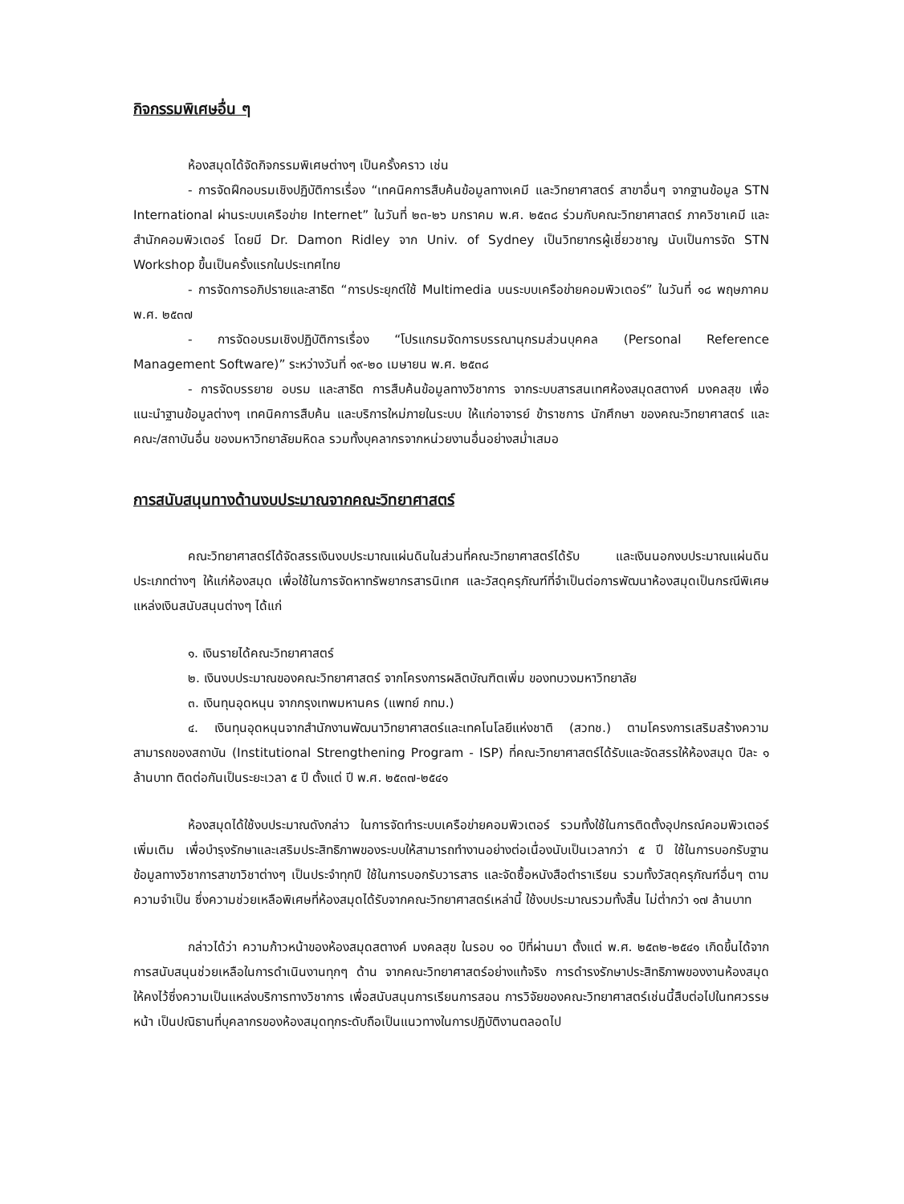กิจกรรมพิเศษอื่น ๆ
ห้องสมุดได้จัดกิจกรรมพิเศษต่างๆ เป็นครั้งคราว เช่น
- การจัดฝึกอบรมเชิงปฏิบัติการเรื่อง “เทคนิคการสืบค้นข้อมูลทางเคมี และวิทยาศาสตร์ สาขาอื่นๆ จากฐานข้อมูล STN International ผ่านระบบเครือข่าย Internet” ในวันที่ ๒๓-๒๖ มกราคม พ.ศ. ๒๕๓๘ ร่วมกับคณะวิทยาศาสตร์ ภาควิชาเคมี และสำนักคอมพิวเตอร์ โดยมี Dr. Damon Ridley จาก Univ. of Sydney เป็นวิทยากรผู้เชี่ยวชาญ นับเป็นการจัด STN Workshop ขึ้นเป็นครั้งแรกในประเทศไทย
- การจัดการอภิปรายและสาธิต “การประยุกต์ใช้ Multimedia บนระบบเครือข่ายคอมพิวเตอร์” ในวันที่ ๑๘ พฤษภาคม พ.ศ. ๒๕๓๗
- การจัดอบรมเชิงปฏิบัติการเรื่อง “โปรแกรมจัดการบรรณานุกรมส่วนบุคคล (Personal Reference Management Software)” ระหว่างวันที่ ๑๙-๒๐ เมษายน พ.ศ. ๒๕๓๘
- การจัดบรรยาย อบรม และสาธิต การสืบค้นข้อมูลทางวิชาการ จากระบบสารสนเทศห้องสมุดสตางค์ มงคลสุข เพื่อแนะนำฐานข้อมูลต่างๆ เทคนิคการสืบค้น และบริการใหม่ภายในระบบ ให้แก่อาจารย์ ข้าราชการ นักศึกษา ของคณะวิทยาศาสตร์ และคณะ/สถาบันอื่น ของมหาวิทยาลัยมหิดล รวมทั้งบุคลากรจากหน่วยงานอื่นอย่างสม่ำเสมอ
การสนับสนุนทางด้านงบประมาณจากคณะวิทยาศาสตร์
คณะวิทยาศาสตร์ได้จัดสรรเงินงบประมาณแผ่นดินในส่วนที่คณะวิทยาศาสตร์ได้รับ และเงินนอกงบประมาณแผ่นดินประเภทต่างๆ ให้แก่ห้องสมุด เพื่อใช้ในการจัดหาทรัพยากรสารนิเทศ และวัสดุครุภัณฑ์ที่จำเป็นต่อการพัฒนาห้องสมุดเป็นกรณีพิเศษ แหล่งเงินสนับสนุนต่างๆ ได้แก่
๑. เงินรายได้คณะวิทยาศาสตร์
๒. เงินงบประมาณของคณะวิทยาศาสตร์ จากโครงการผลิตบัณฑิตเพิ่ม ของทบวงมหาวิทยาลัย
๓. เงินทุนอุดหนุน จากกรุงเทพมหานคร (แพทย์ กทม.)
๔. เงินทุนอุดหนุนจากสำนักงานพัฒนาวิทยาศาสตร์และเทคโนโลยีแห่งชาติ (สวทช.) ตามโครงการเสริมสร้างความสามารถของสถาบัน (Institutional Strengthening Program - ISP) ที่คณะวิทยาศาสตร์ได้รับและจัดสรรให้ห้องสมุด ปีละ ๑ ล้านบาท ติดต่อกันเป็นระยะเวลา ๕ ปี ตั้งแต่ ปี พ.ศ. ๒๕๓๗-๒๕๔๑
ห้องสมุดได้ใช้งบประมาณดังกล่าว ในการจัดทำระบบเครือข่ายคอมพิวเตอร์ รวมทั้งใช้ในการติดตั้งอุปกรณ์คอมพิวเตอร์เพิ่มเติม เพื่อบำรุงรักษาและเสริมประสิทธิภาพของระบบให้สามารถทำงานอย่างต่อเนื่องนับเป็นเวลากว่า ๕ ปี ใช้ในการบอกรับฐานข้อมูลทางวิชาการสาขาวิชาต่างๆ เป็นประจำทุกปี ใช้ในการบอกรับวารสาร และจัดซื้อหนังสือตำราเรียน รวมทั้งวัสดุครุภัณฑ์อื่นๆ ตามความจำเป็น ซึ่งความช่วยเหลือพิเศษที่ห้องสมุดได้รับจากคณะวิทยาศาสตร์เหล่านี้ ใช้งบประมาณรวมทั้งสิ้น ไม่ต่ำกว่า ๑๗ ล้านบาท
กล่าวได้ว่า ความก้าวหน้าของห้องสมุดสตางค์ มงคลสุข ในรอบ ๑๐ ปีที่ผ่านมา ตั้งแต่ พ.ศ. ๒๕๓๒-๒๕๔๑ เกิดขึ้นได้จากการสนับสนุนช่วยเหลือในการดำเนินงานทุกๆ ด้าน จากคณะวิทยาศาสตร์อย่างแท้จริง การดำรงรักษาประสิทธิภาพของงานห้องสมุด ให้คงไว้ซึ่งความเป็นแหล่งบริการทางวิชาการ เพื่อสนับสนุนการเรียนการสอน การวิจัยของคณะวิทยาศาสตร์เช่นนี้สืบต่อไปในทศวรรษหน้า เป็นปณิธานที่บุคลากรของห้องสมุดทุกระดับถือเป็นแนวทางในการปฏิบัติงานตลอดไป